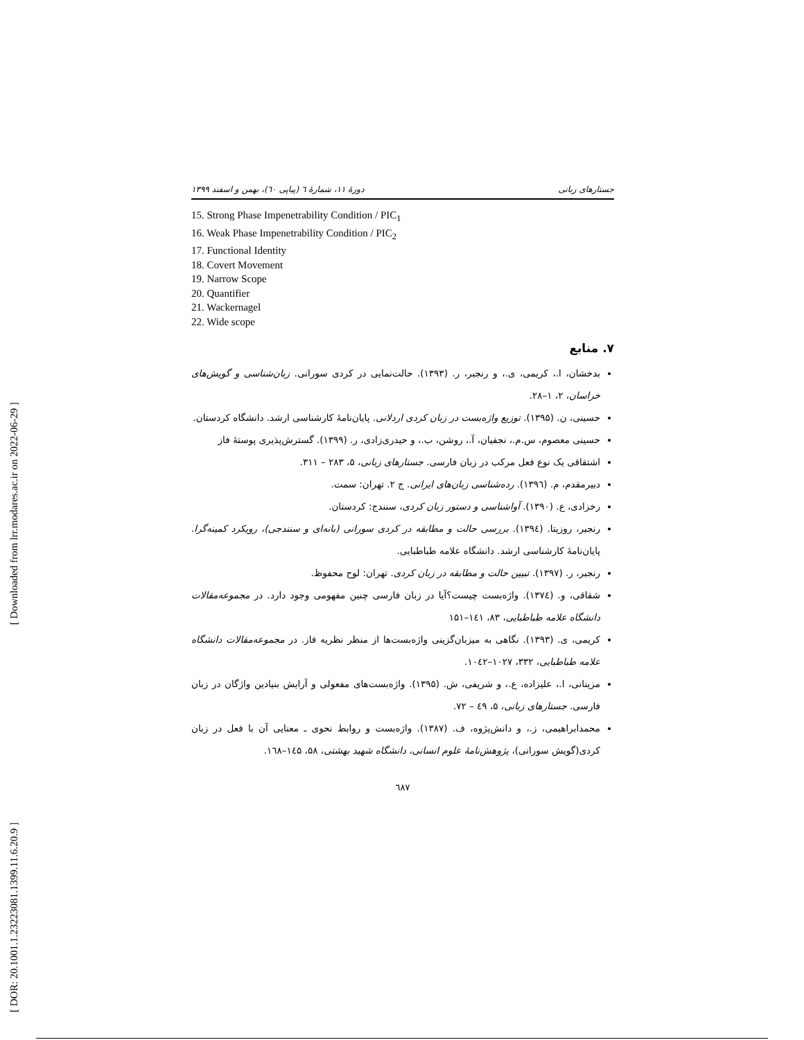[ Downloaded from lrr.modares.ac.ir on 2022-06-29 ]
[ DOR: 20.1001.1.23223081.1399.11.6.20.9 ]
جستارهای زبانی دورهٔ ۱۱، شمارهٔ ٦ (پیاپی ٦٠)، بهمن و اسفند ۱۳۹۹
15. Strong Phase Impenetrability Condition / PIC<sub>1</sub>
16. Weak Phase Impenetrability Condition / PIC<sub>2</sub>
17. Functional Identity
18. Covert Movement
19. Narrow Scope
20. Quantifier
21. Wackernagel
22. Wide scope
۷. منابع
بدخشان، ا.، کریمی، ی.، و رنجبر، ر. (۱۳۹۳). حالت‌نمایی در کردی سورانی. زبان‌شناسی و گویش‌های خراسان، ۲، ۱–۲۸.
حسینی، ن. (۱۳۹۵). توزیع واژه‌بست در زبان کردی اردلانی. پایان‌نامهٔ کارشناسی ارشد. دانشگاه کردستان.
حسینی معصوم، س.م.، نجفیان، آ.، روشن، ب.، و حیدری‌زادی، ر. (۱۳۹۹). گسترش‌پذیری پوستهٔ فاز
اشتقاقی یک نوع فعل مرکب در زبان فارسی. جستارهای زبانی، ۵، ۲۸۳ – ۳۱۱.
دبیرمقدم، م. (۱۳۹٦). رده‌شناسی زبان‌های ایرانی. ج ۲. تهران: سمت.
رخزادی، ع. (۱۳۹۰). آواشناسی و دستور زبان کردی، سنندج: کردستان.
رنجبر، روزیتا. (۱۳۹٤). بررسی حالت و مطابقه در کردی سورانی (بانه‌ای و سنندجی)، رویکرد کمینه‌گرا. پایان‌نامهٔ کارشناسی ارشد. دانشگاه علامه طباطبایی.
رنجبر، ر. (۱۳۹۷). تبیین حالت و مطابقه در زبان کردی. تهران: لوح محفوظ.
شقاقی، و. (۱۳۷٤). واژه‌بست چیست؟آیا در زبان فارسی چنین مفهومی وجود دارد. در مجموعه‌مقالات دانشگاه علامه طباطبایی، ۸۳، ۱٤۱–۱۵۱
کریمی، ی. (۱۳۹۳). نگاهی به میزبان‌گزینی واژه‌بست‌ها از منظر نظریه فاز. در مجموعه‌مقالات دانشگاه علامه طباطبایی، ۳۳۲، ۱۰۲۷–۱۰٤۲.
مزینانی، ا.، علیزاده، ع.، و شریفی، ش. (۱۳۹۵). واژه‌بست‌های مفعولی و آرایش بنیادین واژگان در زبان فارسی. جستارهای زبانی، ۵، ٤۹ – ۷۲.
محمدابراهیمی، ز.، و دانش‌پژوه، ف. (۱۳۸۷). واژه‌بست و روابط نحوی ـ معنایی آن با فعل در زبان کردی(گویش سورانی)، پژوهش‌نامهٔ علوم انسانی، دانشگاه شهید بهشتی، ۵۸، ۱٤۵–۱٦۸.
٦۸۷